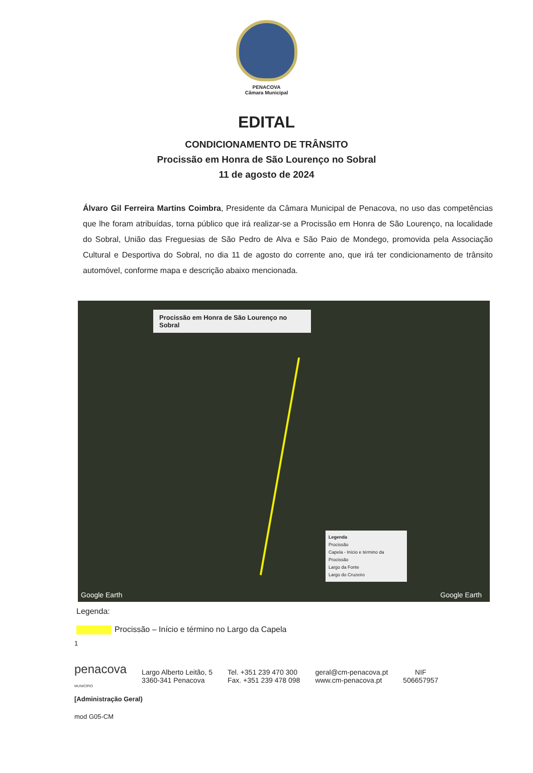PENACOVA
Câmara Municipal
EDITAL
CONDICIONAMENTO DE TRÂNSITO
Procissão em Honra de São Lourenço no Sobral
11 de agosto de 2024
Álvaro Gil Ferreira Martins Coimbra, Presidente da Câmara Municipal de Penacova, no uso das competências que lhe foram atribuídas, torna público que irá realizar-se a Procissão em Honra de São Lourenço, na localidade do Sobral, União das Freguesias de São Pedro de Alva e São Paio de Mondego, promovida pela Associação Cultural e Desportiva do Sobral, no dia 11 de agosto do corrente ano, que irá ter condicionamento de trânsito automóvel, conforme mapa e descrição abaixo mencionada.
Procissão em Honra de São Lourenço no Sobral
Legenda
Procissão
Capela - Início e término da Procissão
Largo da Fonte
Largo do Cruzeiro
Google Earth Google Earth
Legenda:
Procissão – Início e término no Largo da Capela
1
penacova
MUNICÍPIO
Largo Alberto Leitão, 5
3360-341 Penacova
Tel. +351 239 470 300
Fax. +351 239 478 098
geral@cm-penacova.pt
www.cm-penacova.pt
NIF
506657957
[Administração Geral)
mod G05-CM